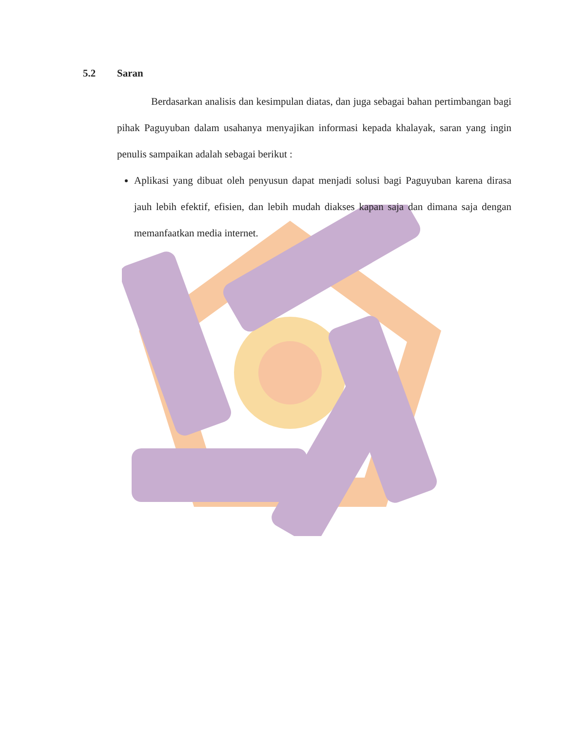5.2 Saran
Berdasarkan analisis dan kesimpulan diatas, dan juga sebagai bahan pertimbangan bagi pihak Paguyuban dalam usahanya menyajikan informasi kepada khalayak, saran yang ingin penulis sampaikan adalah sebagai berikut :
Aplikasi yang dibuat oleh penyusun dapat menjadi solusi bagi Paguyuban karena dirasa jauh lebih efektif, efisien, dan lebih mudah diakses kapan saja dan dimana saja dengan memanfaatkan media internet.